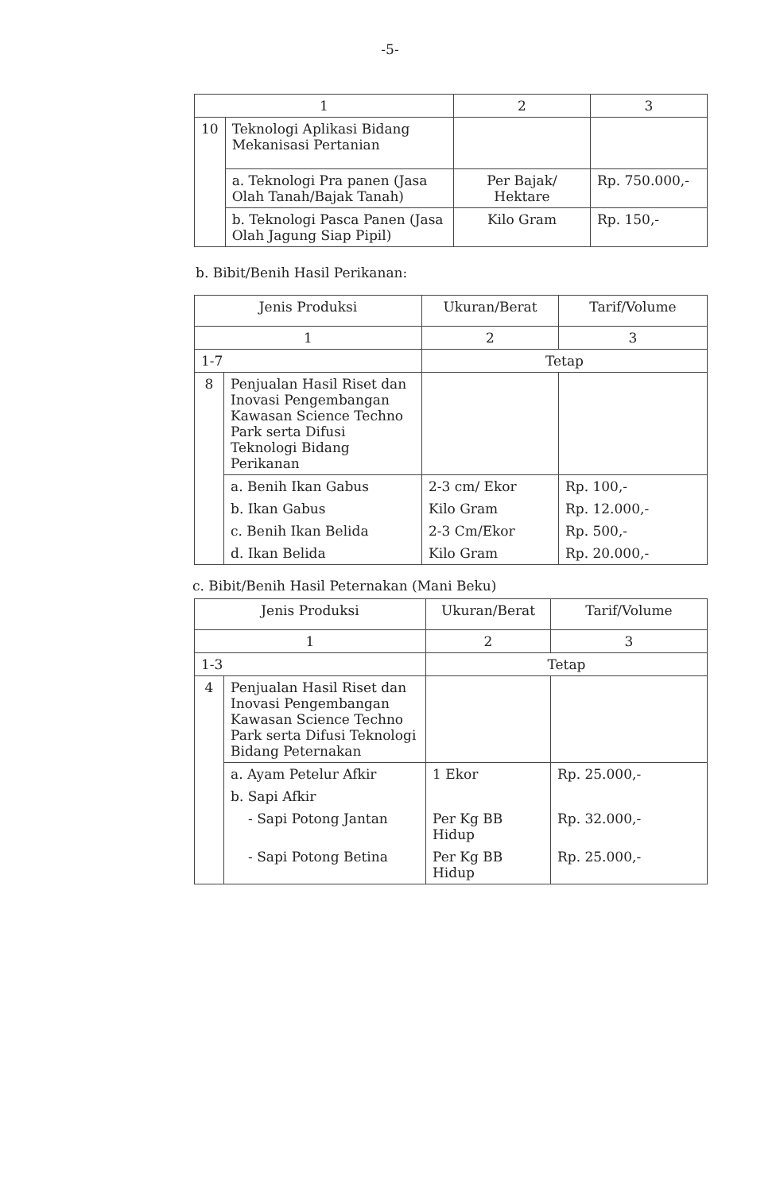-5-
| 1 | | 2 | 3 |
| --- | --- | --- | --- |
| 10 | Teknologi Aplikasi Bidang Mekanisasi Pertanian | | |
| | a. Teknologi Pra panen (Jasa Olah Tanah/Bajak Tanah) | Per Bajak/ Hektare | Rp. 750.000,- |
| | b. Teknologi Pasca Panen (Jasa Olah Jagung Siap Pipil) | Kilo Gram | Rp. 150,- |
b. Bibit/Benih Hasil Perikanan:
| Jenis Produksi | | Ukuran/Berat | Tarif/Volume |
| --- | --- | --- | --- |
| 1 | | 2 | 3 |
| 1-7 | | Tetap | |
| 8 | Penjualan Hasil Riset dan Inovasi Pengembangan Kawasan Science Techno Park serta Difusi Teknologi Bidang Perikanan | | |
| | a. Benih Ikan Gabus | 2-3 cm/ Ekor | Rp. 100,- |
| | b. Ikan Gabus | Kilo Gram | Rp. 12.000,- |
| | c. Benih Ikan Belida | 2-3 Cm/Ekor | Rp. 500,- |
| | d. Ikan Belida | Kilo Gram | Rp. 20.000,- |
c. Bibit/Benih Hasil Peternakan (Mani Beku)
| Jenis Produksi | | Ukuran/Berat | Tarif/Volume |
| --- | --- | --- | --- |
| 1 | | 2 | 3 |
| 1-3 | | Tetap | |
| 4 | Penjualan Hasil Riset dan Inovasi Pengembangan Kawasan Science Techno Park serta Difusi Teknologi Bidang Peternakan | | |
| | a. Ayam Petelur Afkir | 1 Ekor | Rp. 25.000,- |
| | b. Sapi Afkir | | |
| | - Sapi Potong Jantan | Per Kg BB Hidup | Rp. 32.000,- |
| | - Sapi Potong Betina | Per Kg BB Hidup | Rp. 25.000,- |